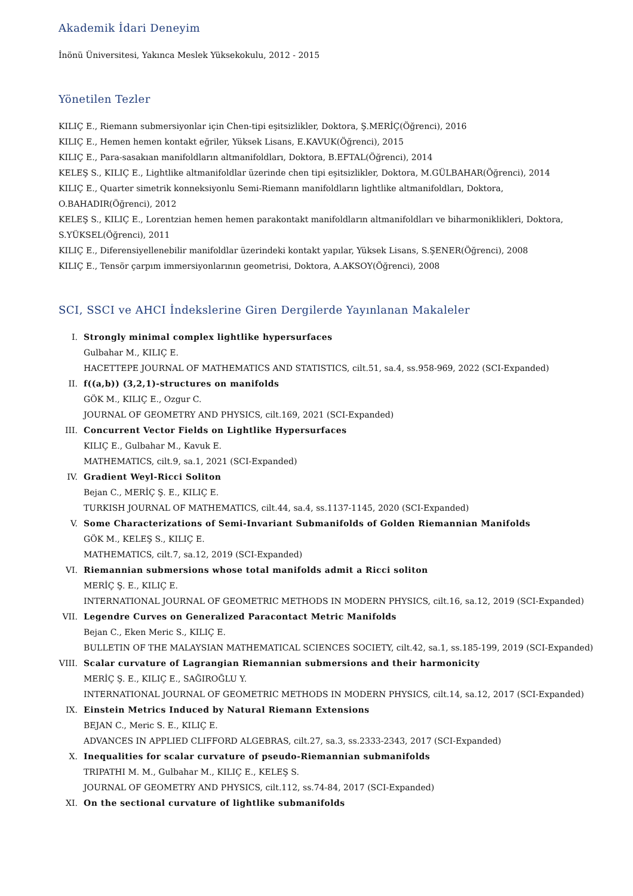Akademik İdari Deneyim
İnönü Üniversitesi, Yakınca Meslek Yüksekokulu, 2012 - 2015
Yönetilen Tezler
KILIÇ E., Riemann submersiyonlar için Chen-tipi eşitsizlikler, Doktora, Ş.MERİÇ(Öğrenci), 2016
KILIÇ E., Hemen hemen kontakt eğriler, Yüksek Lisans, E.KAVUK(Öğrenci), 2015
KILIÇ E., Para-sasakıan manifoldların altmanifoldları, Doktora, B.EFTAL(Öğrenci), 2014
KELEŞ S., KILIÇ E., Lightlike altmanifoldlar üzerinde chen tipi eşitsizlikler, Doktora, M.GÜLBAHAR(Öğrenci), 2014
KILIÇ E., Quarter simetrik konneksiyonlu Semi-Riemann manifoldların lightlike altmanifoldları, Doktora, O.BAHADIR(Öğrenci), 2012
KELEŞ S., KILIÇ E., Lorentzian hemen hemen parakontakt manifoldların altmanifoldları ve biharmoniklikleri, Doktora, S.YÜKSEL(Öğrenci), 2011
KILIÇ E., Diferensiyellenebilir manifoldlar üzerindeki kontakt yapılar, Yüksek Lisans, S.ŞENER(Öğrenci), 2008
KILIÇ E., Tensör çarpım immersiyonlarının geometrisi, Doktora, A.AKSOY(Öğrenci), 2008
SCI, SSCI ve AHCI İndekslerine Giren Dergilerde Yayınlanan Makaleler
I. Strongly minimal complex lightlike hypersurfaces
Gulbahar M., KILIÇ E.
HACETTEPE JOURNAL OF MATHEMATICS AND STATISTICS, cilt.51, sa.4, ss.958-969, 2022 (SCI-Expanded)
II. f((a,b)) (3,2,1)-structures on manifolds
GÖK M., KILIÇ E., Ozgur C.
JOURNAL OF GEOMETRY AND PHYSICS, cilt.169, 2021 (SCI-Expanded)
III.
Concurrent Vector Fields on Lightlike Hypersurfaces
KILIÇ E., Gulbahar M., Kavuk E.
MATHEMATICS, cilt.9, sa.1, 2021 (SCI-Expanded)
IV. Gradient Weyl-Ricci Soliton
Bejan C., MERİÇ Ş. E., KILIÇ E.
TURKISH JOURNAL OF MATHEMATICS, cilt.44, sa.4, ss.1137-1145, 2020 (SCI-Expanded)
V. Some Characterizations of Semi-Invariant Submanifolds of Golden Riemannian Manifolds
GÖK M., KELEŞ S., KILIÇ E.
MATHEMATICS, cilt.7, sa.12, 2019 (SCI-Expanded)
VI. Riemannian submersions whose total manifolds admit a Ricci soliton
MERİÇ Ş. E., KILIÇ E.
INTERNATIONAL JOURNAL OF GEOMETRIC METHODS IN MODERN PHYSICS, cilt.16, sa.12, 2019 (SCI-Expanded)
VII.
Legendre Curves on Generalized Paracontact Metric Manifolds
Bejan C., Eken Meric S., KILIÇ E.
BULLETIN OF THE MALAYSIAN MATHEMATICAL SCIENCES SOCIETY, cilt.42, sa.1, ss.185-199, 2019 (SCI-Expanded)
VIII.
Scalar curvature of Lagrangian Riemannian submersions and their harmonicity
MERİÇ Ş. E., KILIÇ E., SAĞIROĞLU Y.
INTERNATIONAL JOURNAL OF GEOMETRIC METHODS IN MODERN PHYSICS, cilt.14, sa.12, 2017 (SCI-Expanded)
IX. Einstein Metrics Induced by Natural Riemann Extensions
BEJAN C., Meric S. E., KILIÇ E.
ADVANCES IN APPLIED CLIFFORD ALGEBRAS, cilt.27, sa.3, ss.2333-2343, 2017 (SCI-Expanded)
X. Inequalities for scalar curvature of pseudo-Riemannian submanifolds
TRIPATHI M. M., Gulbahar M., KILIÇ E., KELEŞ S.
JOURNAL OF GEOMETRY AND PHYSICS, cilt.112, ss.74-84, 2017 (SCI-Expanded)
XI. On the sectional curvature of lightlike submanifolds